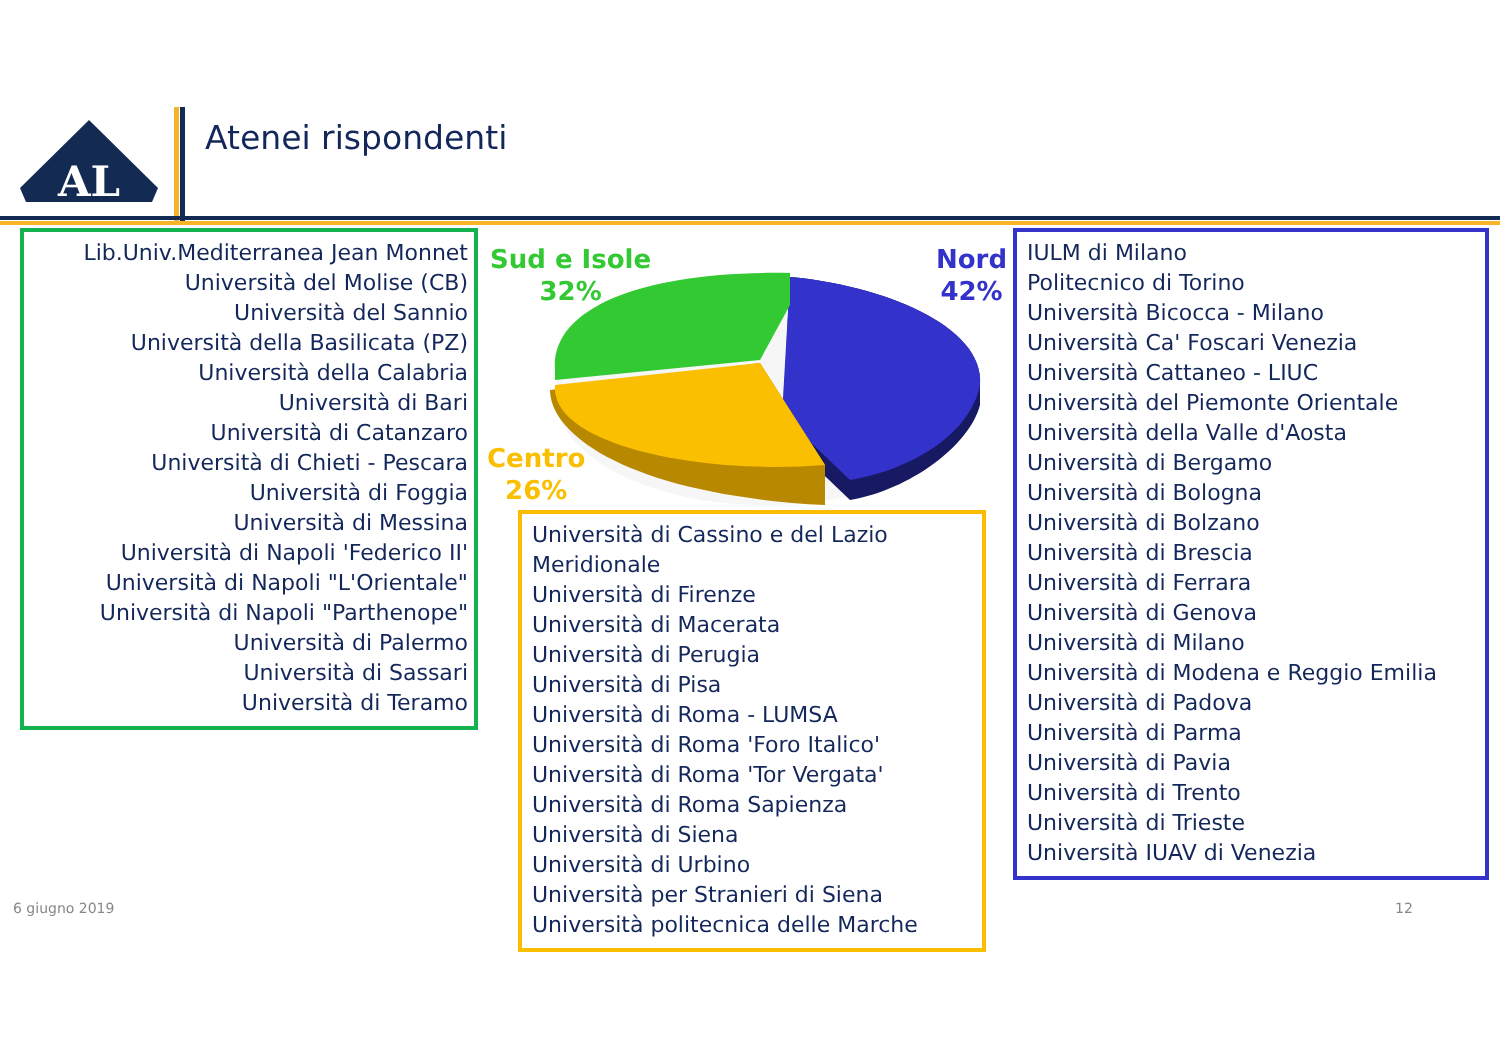AL
Atenei rispondenti
Lib.Univ.Mediterranea Jean Monnet
Università del Molise (CB)
Università del Sannio
Università della Basilicata (PZ)
Università della Calabria
Università di Bari
Università di Catanzaro
Università di Chieti - Pescara
Università di Foggia
Università di Messina
Università di Napoli 'Federico II'
Università di Napoli "L'Orientale"
Università di Napoli "Parthenope"
Università di Palermo
Università di Sassari
Università di Teramo
Sud e Isole
32%
Nord
42%
Centro
26%
Università di Cassino e del Lazio Meridionale
Università di Firenze
Università di Macerata
Università di Perugia
Università di Pisa
Università di Roma - LUMSA
Università di Roma 'Foro Italico'
Università di Roma 'Tor Vergata'
Università di Roma Sapienza
Università di Siena
Università di Urbino
Università per Stranieri di Siena
Università politecnica delle Marche
IULM di Milano
Politecnico di Torino
Università Bicocca - Milano
Università Ca' Foscari Venezia
Università Cattaneo - LIUC
Università del Piemonte Orientale
Università della Valle d'Aosta
Università di Bergamo
Università di Bologna
Università di Bolzano
Università di Brescia
Università di Ferrara
Università di Genova
Università di Milano
Università di Modena e Reggio Emilia
Università di Padova
Università di Parma
Università di Pavia
Università di Trento
Università di Trieste
Università IUAV di Venezia
6 giugno 2019 12